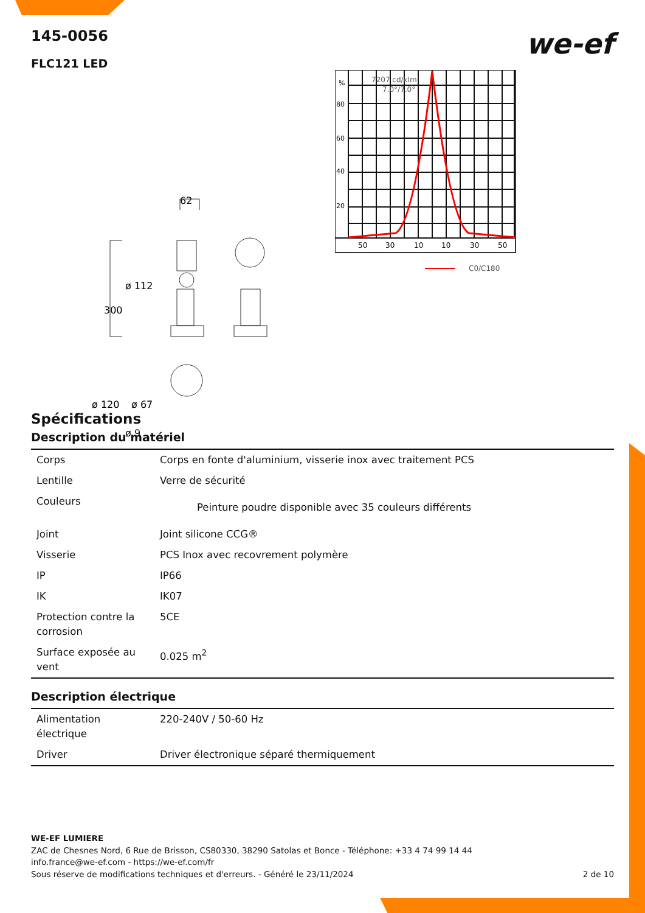we-ef
145-0056
FLC121 LED
62
300
ø 112
ø 120
ø 67
ø 9
%
80
60
40
20
7207 cd/klm
7.0°/7.0°
50
30
10
10
30
50
C0/C180
Spécifications
Description du matériel
| Corps | Corps en fonte d'aluminium, visserie inox avec traitement PCS |
| Lentille | Verre de sécurité |
| Couleurs | Peinture poudre disponible avec 35 couleurs différents |
| Joint | Joint silicone CCG® |
| Visserie | PCS Inox avec recovrement polymère |
| IP | IP66 |
| IK | IK07 |
| Protection contre la corrosion | 5CE |
| Surface exposée au vent | 0.025 m<sup>2</sup> |
Description électrique
| Alimentation électrique | 220-240V / 50-60 Hz |
| Driver | Driver électronique séparé thermiquement |
WE-EF LUMIERE
ZAC de Chesnes Nord, 6 Rue de Brisson, CS80330, 38290 Satolas et Bonce - Téléphone: +33 4 74 99 14 44
info.france@we-ef.com - https://we-ef.com/fr
Sous réserve de modifications techniques et d'erreurs. - Généré le 23/11/2024 2 de 10